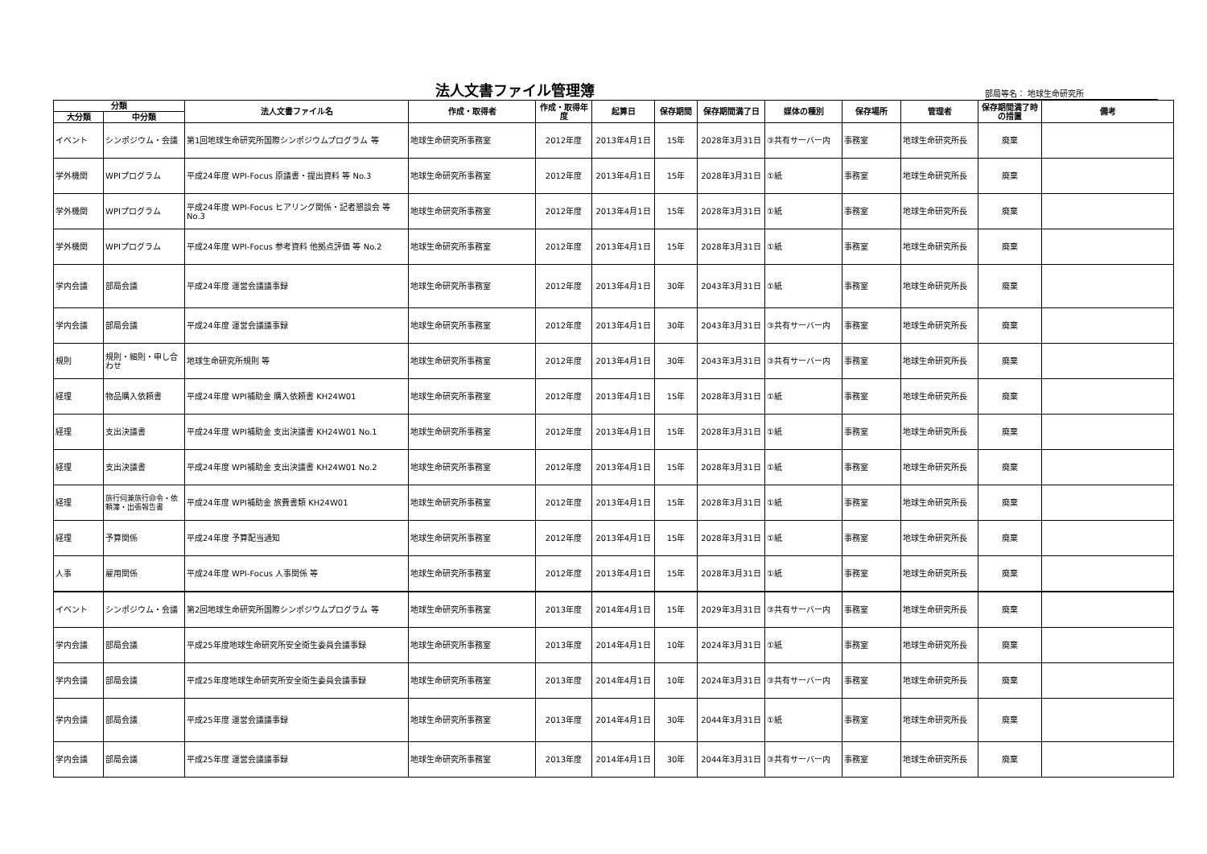法人文書ファイル管理簿
部局等名： 地球生命研究所
| 分類 | | 法人文書ファイル名 | 作成・取得者 | 作成・取得年度 | 起算日 | 保存期間 | 保存期間満了日 | 媒体の種別 | 保存場所 | 管理者 | 保存期間満了時の措置 | 備考 |
| --- | --- | --- | --- | --- | --- | --- | --- | --- | --- | --- | --- | --- |
| 大分類 | 中分類 | | | | | | | | | | | |
| イベント | シンポジウム・会議 | 第1回地球生命研究所国際シンポジウムプログラム 等 | 地球生命研究所事務室 | 2012年度 | 2013年4月1日 | 15年 | 2028年3月31日 | ③共有サーバー内 | 事務室 | 地球生命研究所長 | 廃棄 | |
| 学外機関 | WPIプログラム | 平成24年度 WPI-Focus 原議書・提出資料 等 No.3 | 地球生命研究所事務室 | 2012年度 | 2013年4月1日 | 15年 | 2028年3月31日 | ①紙 | 事務室 | 地球生命研究所長 | 廃棄 | |
| 学外機関 | WPIプログラム | 平成24年度 WPI-Focus ヒアリング関係・記者懇談会 等 No.3 | 地球生命研究所事務室 | 2012年度 | 2013年4月1日 | 15年 | 2028年3月31日 | ①紙 | 事務室 | 地球生命研究所長 | 廃棄 | |
| 学外機関 | WPIプログラム | 平成24年度 WPI-Focus 参考資料 他拠点評価 等 No.2 | 地球生命研究所事務室 | 2012年度 | 2013年4月1日 | 15年 | 2028年3月31日 | ①紙 | 事務室 | 地球生命研究所長 | 廃棄 | |
| 学内会議 | 部局会議 | 平成24年度 運営会議議事録 | 地球生命研究所事務室 | 2012年度 | 2013年4月1日 | 30年 | 2043年3月31日 | ①紙 | 事務室 | 地球生命研究所長 | 廃棄 | |
| 学内会議 | 部局会議 | 平成24年度 運営会議議事録 | 地球生命研究所事務室 | 2012年度 | 2013年4月1日 | 30年 | 2043年3月31日 | ③共有サーバー内 | 事務室 | 地球生命研究所長 | 廃棄 | |
| 規則 | 規則・細則・申し合わせ | 地球生命研究所規則 等 | 地球生命研究所事務室 | 2012年度 | 2013年4月1日 | 30年 | 2043年3月31日 | ③共有サーバー内 | 事務室 | 地球生命研究所長 | 廃棄 | |
| 経理 | 物品購入依頼書 | 平成24年度 WPI補助金 購入依頼書 KH24W01 | 地球生命研究所事務室 | 2012年度 | 2013年4月1日 | 15年 | 2028年3月31日 | ①紙 | 事務室 | 地球生命研究所長 | 廃棄 | |
| 経理 | 支出決議書 | 平成24年度 WPI補助金 支出決議書 KH24W01 No.1 | 地球生命研究所事務室 | 2012年度 | 2013年4月1日 | 15年 | 2028年3月31日 | ①紙 | 事務室 | 地球生命研究所長 | 廃棄 | |
| 経理 | 支出決議書 | 平成24年度 WPI補助金 支出決議書 KH24W01 No.2 | 地球生命研究所事務室 | 2012年度 | 2013年4月1日 | 15年 | 2028年3月31日 | ①紙 | 事務室 | 地球生命研究所長 | 廃棄 | |
| 経理 | 旅行伺兼旅行命令・依頼簿・出張報告書 | 平成24年度 WPI補助金 旅費書類 KH24W01 | 地球生命研究所事務室 | 2012年度 | 2013年4月1日 | 15年 | 2028年3月31日 | ①紙 | 事務室 | 地球生命研究所長 | 廃棄 | |
| 経理 | 予算関係 | 平成24年度 予算配当通知 | 地球生命研究所事務室 | 2012年度 | 2013年4月1日 | 15年 | 2028年3月31日 | ①紙 | 事務室 | 地球生命研究所長 | 廃棄 | |
| 人事 | 雇用関係 | 平成24年度 WPI-Focus 人事関係 等 | 地球生命研究所事務室 | 2012年度 | 2013年4月1日 | 15年 | 2028年3月31日 | ①紙 | 事務室 | 地球生命研究所長 | 廃棄 | |
| イベント | シンポジウム・会議 | 第2回地球生命研究所国際シンポジウムプログラム 等 | 地球生命研究所事務室 | 2013年度 | 2014年4月1日 | 15年 | 2029年3月31日 | ③共有サーバー内 | 事務室 | 地球生命研究所長 | 廃棄 | |
| 学内会議 | 部局会議 | 平成25年度地球生命研究所安全衛生委員会議事録 | 地球生命研究所事務室 | 2013年度 | 2014年4月1日 | 10年 | 2024年3月31日 | ①紙 | 事務室 | 地球生命研究所長 | 廃棄 | |
| 学内会議 | 部局会議 | 平成25年度地球生命研究所安全衛生委員会議事録 | 地球生命研究所事務室 | 2013年度 | 2014年4月1日 | 10年 | 2024年3月31日 | ③共有サーバー内 | 事務室 | 地球生命研究所長 | 廃棄 | |
| 学内会議 | 部局会議 | 平成25年度 運営会議議事録 | 地球生命研究所事務室 | 2013年度 | 2014年4月1日 | 30年 | 2044年3月31日 | ①紙 | 事務室 | 地球生命研究所長 | 廃棄 | |
| 学内会議 | 部局会議 | 平成25年度 運営会議議事録 | 地球生命研究所事務室 | 2013年度 | 2014年4月1日 | 30年 | 2044年3月31日 | ③共有サーバー内 | 事務室 | 地球生命研究所長 | 廃棄 | |